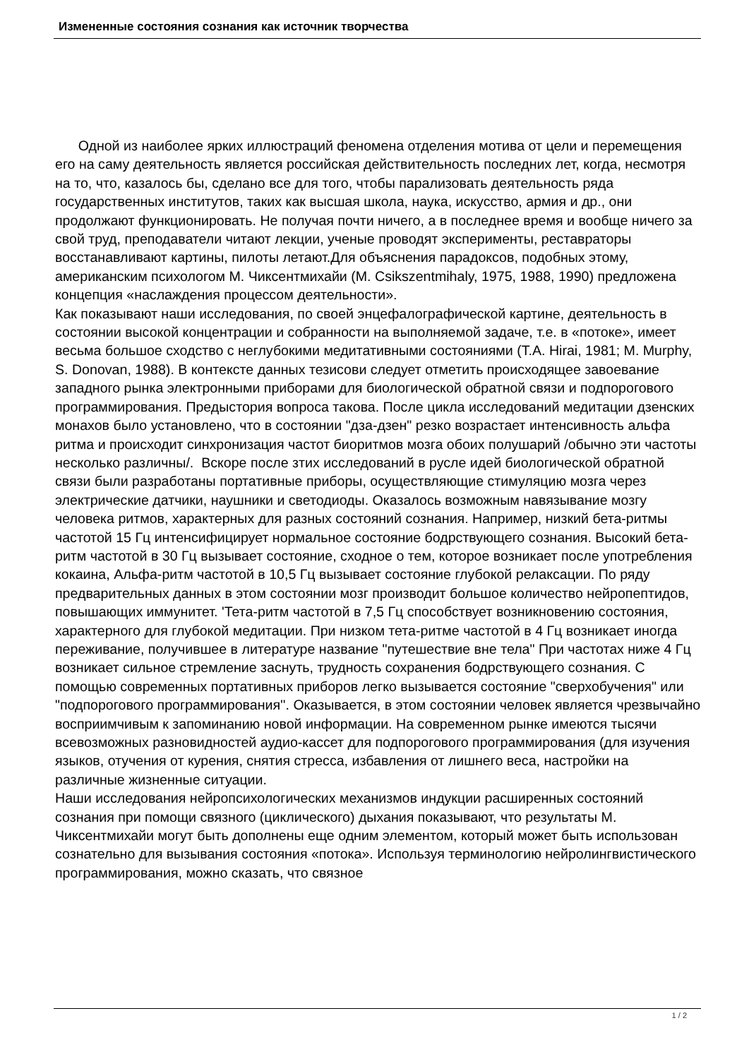Измененные состояния сознания как источник творчества
Одной из наиболее ярких иллюстраций феномена отделения мотива от цели и перемещения его на саму деятельность является российская действительность последних лет, когда, несмотря на то, что, казалось бы, сделано все для того, чтобы парализовать деятельность ряда государственных институтов, таких как высшая школа, наука, искусство, армия и др., они продолжают функционировать. Не получая почти ничего, а в последнее время и вообще ничего за свой труд, преподаватели читают лекции, ученые проводят эксперименты, реставраторы восстанавливают картины, пилоты летают.Для объяснения парадоксов, подобных этому, американским психологом М. Чиксентмихайи (M. Csikszentmihaly, 1975, 1988, 1990) предложена концепция «наслаждения процессом деятельности».
Как показывают наши исследования, по своей энцефалографической картине, деятельность в состоянии высокой концентрации и собранности на выполняемой задаче, т.е. в «потоке», имеет весьма большое сходство с неглубокими медитативными состояниями (T.A. Hirai, 1981; M. Murphy, S. Donovan, 1988). В контексте данных тезисови следует отметить происходящее завоевание западного рынка электронными приборами для биологической обратной связи и подпорогового программирования. Предыстория вопроса такова. После цикла исследований медитации дзенских монахов было установлено, что в состоянии "дза-дзен" резко возрастает интенсивность альфа ритма и происходит синхронизация частот биоритмов мозга обоих полушарий /обычно эти частоты несколько различны/. Вскоре после зтих исследований в русле идей биологической обратной связи были разработаны портативные приборы, осуществляющие стимуляцию мозга через электрические датчики, наушники и светодиоды. Оказалось возможным навязывание мозгу человека ритмов, характерных для разных состояний сознания. Например, низкий бета-ритмы частотой 15 Гц интенсифицирует нормальное состояние бодрствующего сознания. Высокий бета-ритм частотой в 30 Гц вызывает состояние, сходное о тем, которое возникает после употребления кокаина, Альфа-ритм частотой в 10,5 Гц вызывает состояние глубокой релаксации. По ряду предварительных данных в этом состоянии мозг производит большое количество нейропептидов, повышающих иммунитет. 'Тета-ритм частотой в 7,5 Гц способствует возникновению состояния, характерного для глубокой медитации. При низком тета-ритме частотой в 4 Гц возникает иногда переживание, получившее в литературе название "путешествие вне тела" При частотах ниже 4 Гц возникает сильное стремление заснуть, трудность сохранения бодрствующего сознания. С помощью современных портативных приборов легко вызывается состояние "сверхобучения" или "подпорогового программирования''. Оказывается, в этом состоянии человек является чрезвычайно восприимчивым к запоминанию новой информации. На современном рынке имеются тысячи всевозможных разновидностей аудио-кассет для подпорогового программирования (для изучения языков, отучения от курения, снятия стресса, избавления от лишнего веса, настройки на различные жизненные ситуации.
Наши исследования нейропсихологических механизмов индукции расширенных состояний сознания при помощи связного (циклического) дыхания показывают, что результаты М. Чиксентмихайи могут быть дополнены еще одним элементом, который может быть использован сознательно для вызывания состояния «потока». Используя терминологию нейролингвистического программирования, можно сказать, что связное
1 / 2